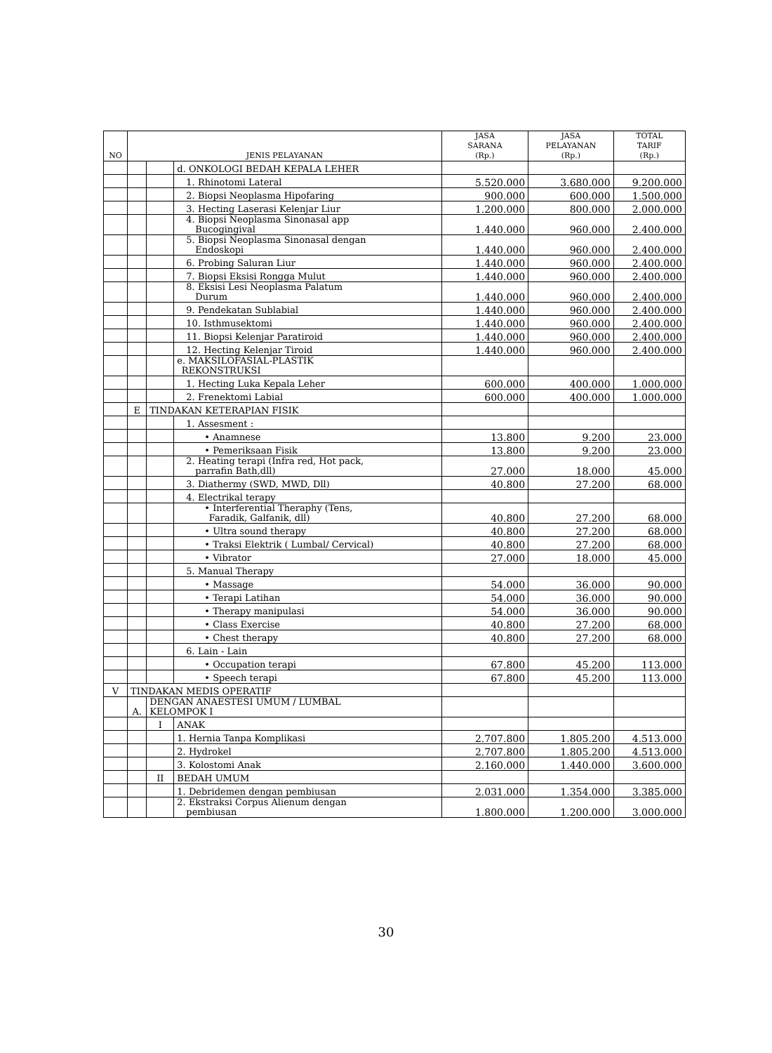| NO | JENIS PELAYANAN | | | JASA SARANA (Rp.) | JASA PELAYANAN (Rp.) | TOTAL TARIF (Rp.) |
| --- | --- | --- | --- | --- | --- | --- |
| | | | d. ONKOLOGI BEDAH KEPALA LEHER | | | |
| | | | 1. Rhinotomi Lateral | 5.520.000 | 3.680.000 | 9.200.000 |
| | | | 2. Biopsi Neoplasma Hipofaring | 900.000 | 600.000 | 1.500.000 |
| | | | 3. Hecting Laserasi Kelenjar Liur | 1.200.000 | 800.000 | 2.000.000 |
| | | | 4. Biopsi Neoplasma Sinonasal app Bucogingival | 1.440.000 | 960.000 | 2.400.000 |
| | | | 5. Biopsi Neoplasma Sinonasal dengan Endoskopi | 1.440.000 | 960.000 | 2.400.000 |
| | | | 6. Probing Saluran Liur | 1.440.000 | 960.000 | 2.400.000 |
| | | | 7. Biopsi Eksisi Rongga Mulut | 1.440.000 | 960.000 | 2.400.000 |
| | | | 8. Eksisi Lesi Neoplasma Palatum Durum | 1.440.000 | 960.000 | 2.400.000 |
| | | | 9. Pendekatan Sublabial | 1.440.000 | 960.000 | 2.400.000 |
| | | | 10. Isthmusektomi | 1.440.000 | 960.000 | 2.400.000 |
| | | | 11. Biopsi Kelenjar Paratiroid | 1.440.000 | 960.000 | 2.400.000 |
| | | | 12. Hecting Kelenjar Tiroid | 1.440.000 | 960.000 | 2.400.000 |
| | | | e. MAKSILOFASIAL-PLASTIK REKONSTRUKSI | | | |
| | | | 1. Hecting Luka Kepala Leher | 600.000 | 400.000 | 1.000.000 |
| | | | 2. Frenektomi Labial | 600.000 | 400.000 | 1.000.000 |
| | E | TINDAKAN KETERAPIAN FISIK | | | | |
| | | | 1. Assesment : | | | |
| | | | • Anamnese | 13.800 | 9.200 | 23.000 |
| | | | • Pemeriksaan Fisik | 13.800 | 9.200 | 23.000 |
| | | | 2. Heating terapi (Infra red, Hot pack, parrafin Bath,dll) | 27.000 | 18.000 | 45.000 |
| | | | 3. Diathermy (SWD, MWD, Dll) | 40.800 | 27.200 | 68.000 |
| | | | 4. Electrikal terapy | | | |
| | | | • Interferential Theraphy (Tens, Faradik, Galfanik, dll) | 40.800 | 27.200 | 68.000 |
| | | | • Ultra sound therapy | 40.800 | 27.200 | 68.000 |
| | | | • Traksi Elektrik ( Lumbal/ Cervical) | 40.800 | 27.200 | 68.000 |
| | | | • Vibrator | 27.000 | 18.000 | 45.000 |
| | | | 5. Manual Therapy | | | |
| | | | • Massage | 54.000 | 36.000 | 90.000 |
| | | | • Terapi Latihan | 54.000 | 36.000 | 90.000 |
| | | | • Therapy manipulasi | 54.000 | 36.000 | 90.000 |
| | | | • Class Exercise | 40.800 | 27.200 | 68.000 |
| | | | • Chest therapy | 40.800 | 27.200 | 68.000 |
| | | | 6. Lain - Lain | | | |
| | | | • Occupation terapi | 67.800 | 45.200 | 113.000 |
| | | | • Speech terapi | 67.800 | 45.200 | 113.000 |
| V | TINDAKAN MEDIS OPERATIF | | | | | |
| | A. | DENGAN ANAESTESI UMUM / LUMBAL KELOMPOK I | | | | |
| | | I | ANAK | | | |
| | | | 1. Hernia Tanpa Komplikasi | 2.707.800 | 1.805.200 | 4.513.000 |
| | | | 2. Hydrokel | 2.707.800 | 1.805.200 | 4.513.000 |
| | | | 3. Kolostomi Anak | 2.160.000 | 1.440.000 | 3.600.000 |
| | | II | BEDAH UMUM | | | |
| | | | 1. Debridemen dengan pembiusan | 2.031.000 | 1.354.000 | 3.385.000 |
| | | | 2. Ekstraksi Corpus Alienum dengan pembiusan | 1.800.000 | 1.200.000 | 3.000.000 |
30